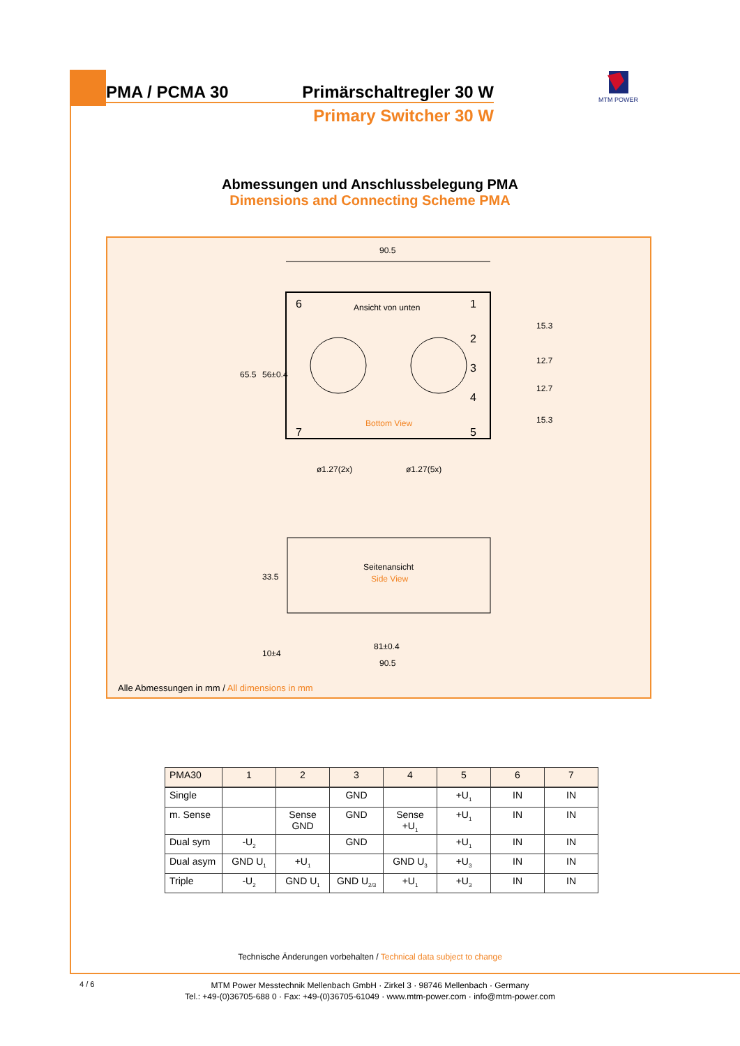PMA / PCMA 30 Primärschaltregler 30 W
Primary Switcher 30 W
MTM POWER
Abmessungen und Anschlussbelegung PMA
Dimensions and Connecting Scheme PMA
90.5
Ansicht von unten
Bottom View
6
1
2
3
4
5
7
ø1.27(2x)
ø1.27(5x)
65.5
56±0.4
15.3
12.7
12.7
15.3
Seitenansicht
Side View
33.5
10±4
81±0.4
90.5
Alle Abmessungen in mm / All dimensions in mm
| PMA30 | 1 | 2 | 3 | 4 | 5 | 6 | 7 |
| --- | --- | --- | --- | --- | --- | --- | --- |
| Single | | | GND | | +U<sub>1</sub> | IN | IN |
| m. Sense | | Sense GND | GND | Sense +U<sub>1</sub> | +U<sub>1</sub> | IN | IN |
| Dual sym | -U<sub>2</sub> | | GND | | +U<sub>1</sub> | IN | IN |
| Dual asym | GND U<sub>1</sub> | +U<sub>1</sub> | | GND U<sub>3</sub> | +U<sub>3</sub> | IN | IN |
| Triple | -U<sub>2</sub> | GND U<sub>1</sub> | GND U<sub>2/3</sub> | +U<sub>1</sub> | +U<sub>3</sub> | IN | IN |
Technische Änderungen vorbehalten / Technical data subject to change
4 / 6
MTM Power Messtechnik Mellenbach GmbH · Zirkel 3 · 98746 Mellenbach · Germany
Tel.: +49-(0)36705-688 0 · Fax: +49-(0)36705-61049 · www.mtm-power.com · info@mtm-power.com